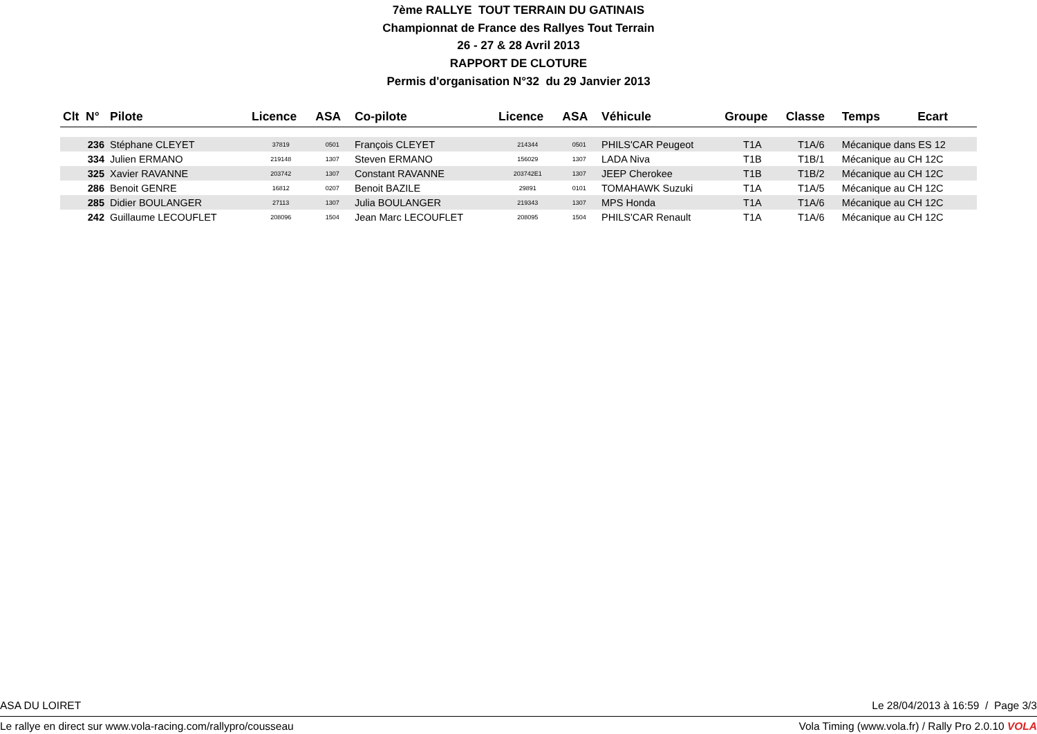7ème RALLYE TOUT TERRAIN DU GATINAIS
Championnat de France des Rallyes Tout Terrain
26 - 27 & 28 Avril 2013
RAPPORT DE CLOTURE
Permis d'organisation N°32 du 29 Janvier 2013
| Clt N° | Pilote | Licence | ASA | Co-pilote | Licence | ASA | Véhicule | Groupe | Classe | Temps | Ecart |
| --- | --- | --- | --- | --- | --- | --- | --- | --- | --- | --- | --- |
| 236 | Stéphane CLEYET | 37819 | 0501 | François CLEYET | 214344 | 0501 | PHILS'CAR Peugeot | T1A | T1A/6 | Mécanique dans ES 12 | |
| 334 | Julien ERMANO | 219148 | 1307 | Steven ERMANO | 156029 | 1307 | LADA Niva | T1B | T1B/1 | Mécanique au CH 12C | |
| 325 | Xavier RAVANNE | 203742 | 1307 | Constant RAVANNE | 203742E1 | 1307 | JEEP Cherokee | T1B | T1B/2 | Mécanique au CH 12C | |
| 286 | Benoit GENRE | 16812 | 0207 | Benoit BAZILE | 29891 | 0101 | TOMAHAWK Suzuki | T1A | T1A/5 | Mécanique au CH 12C | |
| 285 | Didier BOULANGER | 27113 | 1307 | Julia BOULANGER | 219343 | 1307 | MPS Honda | T1A | T1A/6 | Mécanique au CH 12C | |
| 242 | Guillaume LECOUFLET | 208096 | 1504 | Jean Marc LECOUFLET | 208095 | 1504 | PHILS'CAR Renault | T1A | T1A/6 | Mécanique au CH 12C | |
ASA DU LOIRET Le 28/04/2013 à 16:59 / Page 3/3
Le rallye en direct sur www.vola-racing.com/rallypro/cousseau Vola Timing (www.vola.fr) / Rally Pro 2.0.10 VOLA